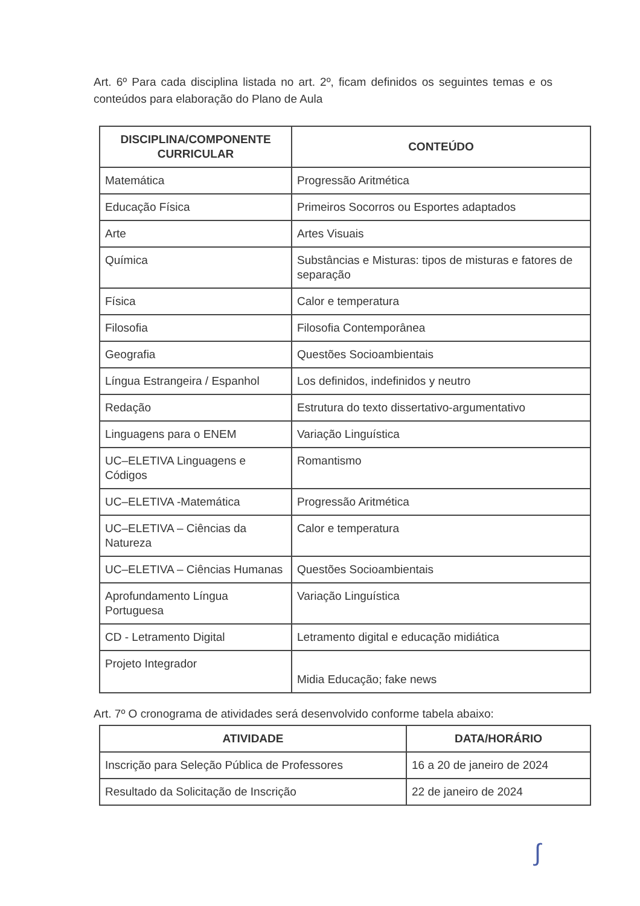Art. 6º Para cada disciplina listada no art. 2º, ficam definidos os seguintes temas e os conteúdos para elaboração do Plano de Aula
| DISCIPLINA/COMPONENTE CURRICULAR | CONTEÚDO |
| --- | --- |
| Matemática | Progressão Aritmética |
| Educação Física | Primeiros Socorros ou Esportes adaptados |
| Arte | Artes Visuais |
| Química | Substâncias e Misturas: tipos de misturas e fatores de separação |
| Física | Calor e temperatura |
| Filosofia | Filosofia Contemporânea |
| Geografia | Questões Socioambientais |
| Língua Estrangeira / Espanhol | Los definidos, indefinidos y neutro |
| Redação | Estrutura do texto dissertativo-argumentativo |
| Linguagens para o ENEM | Variação Linguística |
| UC–ELETIVA Linguagens e Códigos | Romantismo |
| UC–ELETIVA -Matemática | Progressão Aritmética |
| UC–ELETIVA – Ciências da Natureza | Calor e temperatura |
| UC–ELETIVA – Ciências Humanas | Questões Socioambientais |
| Aprofundamento Língua Portuguesa | Variação Linguística |
| CD - Letramento Digital | Letramento digital e educação midiática |
| Projeto Integrador | Midia Educação; fake news |
Art. 7º O cronograma de atividades será desenvolvido conforme tabela abaixo:
| ATIVIDADE | DATA/HORÁRIO |
| --- | --- |
| Inscrição para Seleção Pública de Professores | 16 a 20 de janeiro de 2024 |
| Resultado da Solicitação de Inscrição | 22 de janeiro de 2024 |
∫